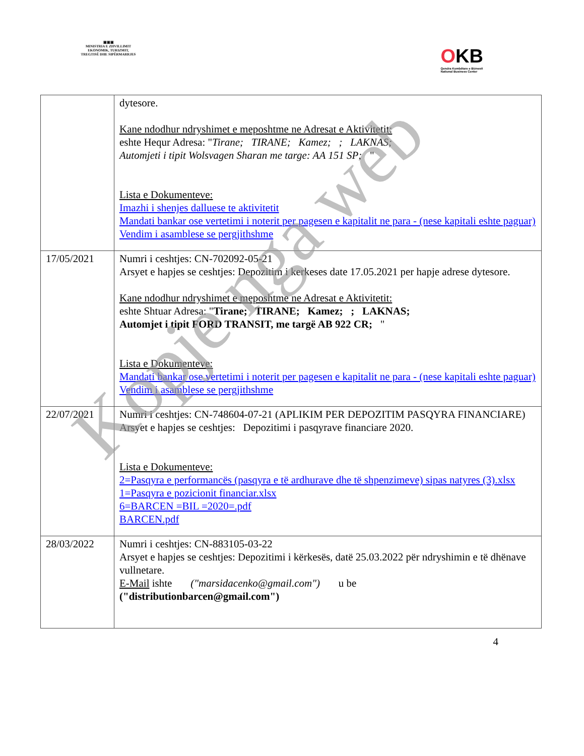▣▣▣
MINISTRIA E ZHVILLIMIT
EKONOMIK, TURIZMIT,
TREGTISË DHE SIPËRMARRJES
OKB
Qendra Kombëtare e Biznesit
National Business Center
| | dytesore. Kane ndodhur ndryshimet e meposhtme ne Adresat e Aktivitetit: eshte Hequr Adresa: " Tirane; TIRANE; Kamez; ; LAKNAS; Automjeti i tipit Wolsvagen Sharan me targe: AA 151 SP; " Lista e Dokumenteve: Imazhi i shenjes dalluese te aktivitetit Mandati bankar ose vertetimi i noterit per pagesen e kapitalit ne para - (nese kapitali eshte paguar) Vendim i asamblese se pergjithshme |
| 17/05/2021 | Numri i ceshtjes: CN-702092-05-21 Arsyet e hapjes se ceshtjes: Depozitim i kerkeses date 17.05.2021 per hapje adrese dytesore. Kane ndodhur ndryshimet e meposhtme ne Adresat e Aktivitetit: eshte Shtuar Adresa: " Tirane; TIRANE; Kamez; ; LAKNAS; Automjet i tipit FORD TRANSIT, me targë AB 922 CR; " Lista e Dokumenteve: Mandati bankar ose vertetimi i noterit per pagesen e kapitalit ne para - (nese kapitali eshte paguar) Vendim i asamblese se pergjithshme |
| 22/07/2021 | Numri i ceshtjes: CN-748604-07-21 (APLIKIM PER DEPOZITIM PASQYRA FINANCIARE) Arsyet e hapjes se ceshtjes: Depozitimi i pasqyrave financiare 2020. Lista e Dokumenteve: 2=Pasqyra e performancës (pasqyra e të ardhurave dhe të shpenzimeve) sipas natyres (3).xlsx 1=Pasqyra e pozicionit financiar.xlsx 6=BARCEN =BIL =2020=.pdf BARCEN.pdf |
| 28/03/2022 | Numri i ceshtjes: CN-883105-03-22 Arsyet e hapjes se ceshtjes: Depozitimi i kërkesës, datë 25.03.2022 për ndryshimin e të dhënave vullnetare. E-Mail ishte ("marsidacenko@gmail.com") u be ("distributionbarcen@gmail.com") |
4
Kopje nga web